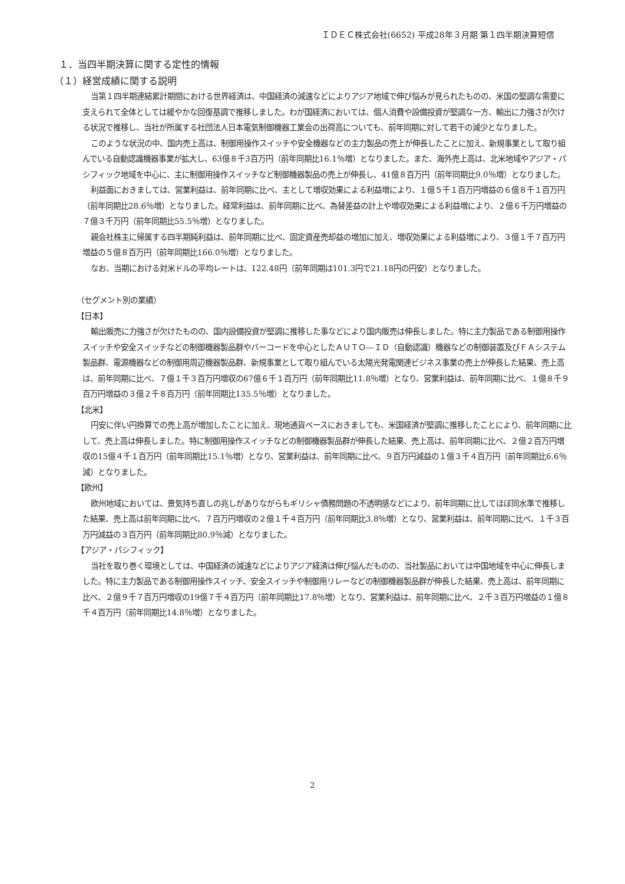ＩＤＥＣ株式会社(6652) 平成28年３月期 第１四半期決算短信
１．当四半期決算に関する定性的情報
（１）経営成績に関する説明
当第１四半期連結累計期間における世界経済は、中国経済の減速などによりアジア地域で伸び悩みが見られたものの、米国の堅調な需要に支えられて全体としては緩やかな回復基調で推移しました。わが国経済においては、個人消費や設備投資が堅調な一方、輸出に力強さが欠ける状況で推移し、当社が所属する社団法人日本電気制御機器工業会の出荷高についても、前年同期に対して若干の減少となりました。
このような状況の中、国内売上高は、制御用操作スイッチや安全機器などの主力製品の売上が伸長したことに加え、新規事業として取り組んでいる自動認識機器事業が拡大し、63億８千3百万円（前年同期比16.1％増）となりました。また、海外売上高は、北米地域やアジア・パシフィック地域を中心に、主に制御用操作スイッチなど制御機器製品の売上が伸長し、41億８百万円（前年同期比9.0％増）となりました。
利益面におきましては、営業利益は、前年同期に比べ、主として増収効果による利益増により、１億５千１百万円増益の６億８千１百万円（前年同期比28.6％増）となりました。経常利益は、前年同期に比べ、為替差益の計上や増収効果による利益増により、２億６千万円増益の７億３千万円（前年同期比55.5％増）となりました。
親会社株主に帰属する四半期純利益は、前年同期に比べ、固定資産売却益の増加に加え、増収効果による利益増により、３億１千７百万円増益の５億８百万円（前年同期比166.0％増）となりました。
なお、当期における対米ドルの平均レートは、122.48円（前年同期は101.3円で21.18円の円安）となりました。
（セグメント別の業績）
【日本】
輸出販売に力強さが欠けたものの、国内設備投資が堅調に推移した事などにより国内販売は伸長しました。特に主力製品である制御用操作スイッチや安全スイッチなどの制御機器製品群やバーコードを中心としたＡＵＴＯ―ＩＤ（自動認識）機器などの制御装置及びＦＡシステム製品群、電源機器などの制御用周辺機器製品群、新規事業として取り組んでいる太陽光発電関連ビジネス事業の売上が伸長した結果、売上高は、前年同期に比べ、７億１千３百万円増収の67億６千１百万円（前年同期比11.8％増）となり、営業利益は、前年同期に比べ、１億８千９百万円増益の３億２千８百万円（前年同期比135.5％増）となりました。
【北米】
円安に伴い円換算での売上高が増加したことに加え、現地通貨ベースにおきましても、米国経済が堅調に推移したことにより、前年同期に比して、売上高は伸長しました。特に制御用操作スイッチなどの制御機器製品群が伸長した結果、売上高は、前年同期に比べ、２億２百万円増収の15億４千１百万円（前年同期比15.1％増）となり、営業利益は、前年同期に比べ、９百万円減益の１億３千４百万円（前年同期比6.6％減）となりました。
【欧州】
欧州地域においては、景気持ち直しの兆しがありながらもギリシャ債務問題の不透明感などにより、前年同期に比してほぼ同水準で推移した結果、売上高は前年同期に比べ、７百万円増収の２億１千４百万円（前年同期比3.8％増）となり、営業利益は、前年同期に比べ、１千３百万円減益の３百万円（前年同期比80.9％減）となりました。
【アジア・パシフィック】
当社を取り巻く環境としては、中国経済の減速などによりアジア経済は伸び悩んだものの、当社製品においては中国地域を中心に伸長しました。特に主力製品である制御用操作スイッチ、安全スイッチや制御用リレーなどの制御機器製品群が伸長した結果、売上高は、前年同期に比べ、２億９千７百万円増収の19億７千４百万円（前年同期比17.8％増）となり、営業利益は、前年同期に比べ、２千３百万円増益の１億８千４百万円（前年同期比14.8％増）となりました。
2